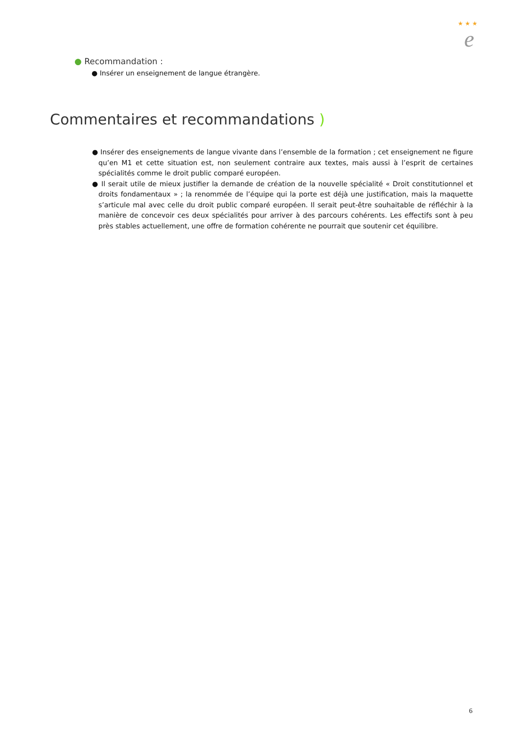★ ★ ★
e
● Recommandation :
● Insérer un enseignement de langue étrangère.
Commentaires et recommandations )
● Insérer des enseignements de langue vivante dans l’ensemble de la formation ; cet enseignement ne figure qu’en M1 et cette situation est, non seulement contraire aux textes, mais aussi à l’esprit de certaines spécialités comme le droit public comparé européen.
● Il serait utile de mieux justifier la demande de création de la nouvelle spécialité « Droit constitutionnel et droits fondamentaux » ; la renommée de l’équipe qui la porte est déjà une justification, mais la maquette s’articule mal avec celle du droit public comparé européen. Il serait peut-être souhaitable de réfléchir à la manière de concevoir ces deux spécialités pour arriver à des parcours cohérents. Les effectifs sont à peu près stables actuellement, une offre de formation cohérente ne pourrait que soutenir cet équilibre.
6